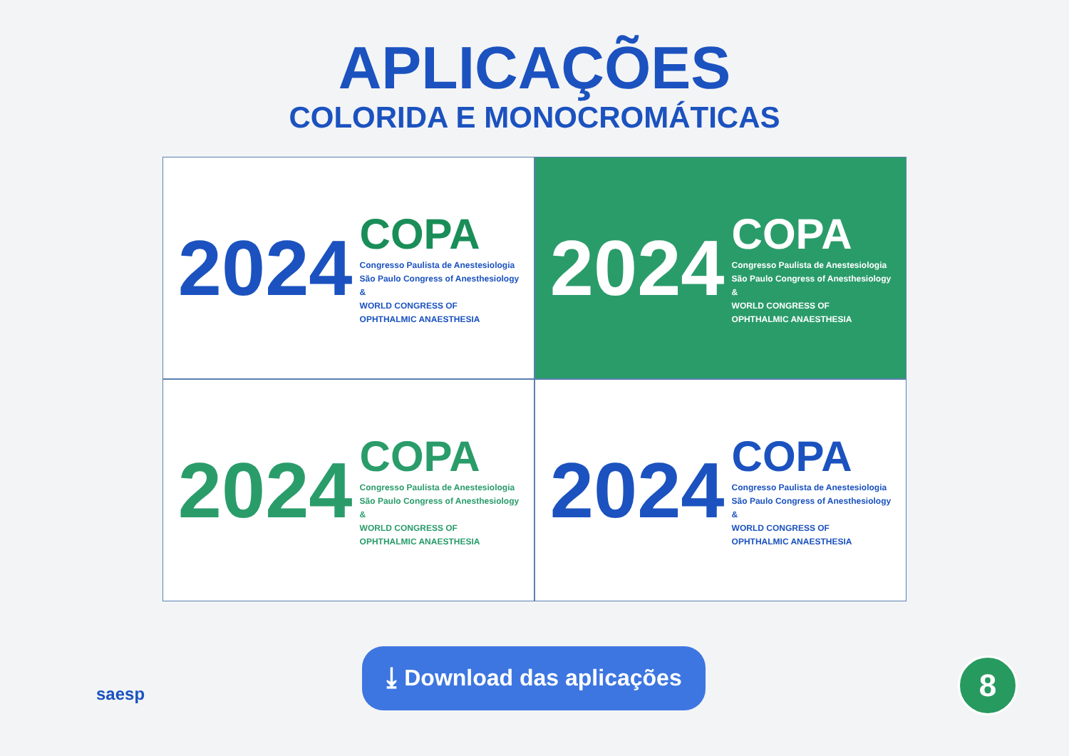APLICAÇÕES
COLORIDA E MONOCROMÁTICAS
2024
COPA
Congresso Paulista de Anestesiologia
São Paulo Congress of Anesthesiology
&
WORLD CONGRESS OF
OPHTHALMIC ANAESTHESIA
2024
COPA
Congresso Paulista de Anestesiologia
São Paulo Congress of Anesthesiology
&
WORLD CONGRESS OF
OPHTHALMIC ANAESTHESIA
2024
COPA
Congresso Paulista de Anestesiologia
São Paulo Congress of Anesthesiology
&
WORLD CONGRESS OF
OPHTHALMIC ANAESTHESIA
2024
COPA
Congresso Paulista de Anestesiologia
São Paulo Congress of Anesthesiology
&
WORLD CONGRESS OF
OPHTHALMIC ANAESTHESIA
⤓ Download das aplicações
saesp
8